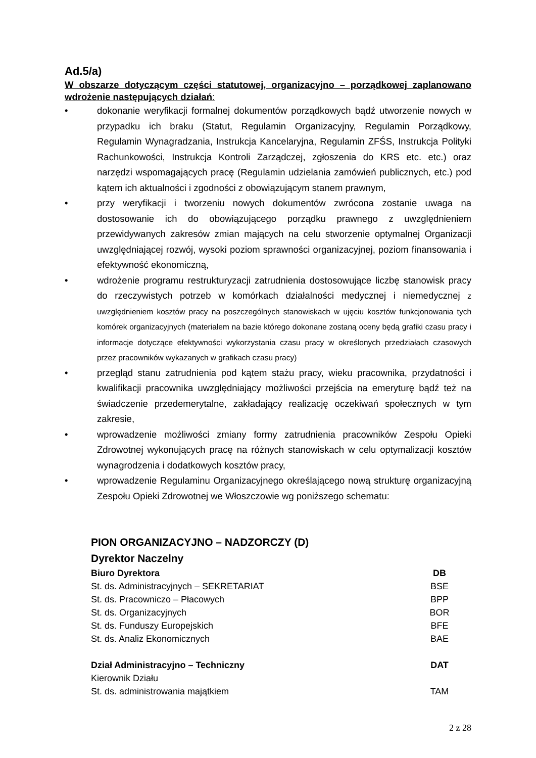Ad.5/a)
W obszarze dotyczącym części statutowej, organizacyjno – porządkowej zaplanowano wdrożenie następujących działań:
• dokonanie weryfikacji formalnej dokumentów porządkowych bądź utworzenie nowych w przypadku ich braku (Statut, Regulamin Organizacyjny, Regulamin Porządkowy, Regulamin Wynagradzania, Instrukcja Kancelaryjna, Regulamin ZFŚS, Instrukcja Polityki Rachunkowości, Instrukcja Kontroli Zarządczej, zgłoszenia do KRS etc. etc.) oraz narzędzi wspomagających pracę (Regulamin udzielania zamówień publicznych, etc.) pod kątem ich aktualności i zgodności z obowiązującym stanem prawnym,
• przy weryfikacji i tworzeniu nowych dokumentów zwrócona zostanie uwaga na dostosowanie ich do obowiązującego porządku prawnego z uwzględnieniem przewidywanych zakresów zmian mających na celu stworzenie optymalnej Organizacji uwzględniającej rozwój, wysoki poziom sprawności organizacyjnej, poziom finansowania i efektywność ekonomiczną,
• wdrożenie programu restrukturyzacji zatrudnienia dostosowujące liczbę stanowisk pracy do rzeczywistych potrzeb w komórkach działalności medycznej i niemedycznej z uwzględnieniem kosztów pracy na poszczególnych stanowiskach w ujęciu kosztów funkcjonowania tych komórek organizacyjnych (materiałem na bazie którego dokonane zostaną oceny będą grafiki czasu pracy i informacje dotyczące efektywności wykorzystania czasu pracy w określonych przedziałach czasowych przez pracowników wykazanych w grafikach czasu pracy)
• przegląd stanu zatrudnienia pod kątem stażu pracy, wieku pracownika, przydatności i kwalifikacji pracownika uwzględniający możliwości przejścia na emeryturę bądź też na świadczenie przedemerytalne, zakładający realizację oczekiwań społecznych w tym zakresie,
• wprowadzenie możliwości zmiany formy zatrudnienia pracowników Zespołu Opieki Zdrowotnej wykonujących pracę na różnych stanowiskach w celu optymalizacji kosztów wynagrodzenia i dodatkowych kosztów pracy,
• wprowadzenie Regulaminu Organizacyjnego określającego nową strukturę organizacyjną Zespołu Opieki Zdrowotnej we Włoszczowie wg poniższego schematu:
PION ORGANIZACYJNO – NADZORCZY (D)
Dyrektor Naczelny
| Biuro Dyrektora | DB |
| St. ds. Administracyjnych – SEKRETARIAT | BSE |
| St. ds. Pracowniczo – Płacowych | BPP |
| St. ds. Organizacyjnych | BOR |
| St. ds. Funduszy Europejskich | BFE |
| St. ds. Analiz Ekonomicznych | BAE |
| Dział Administracyjno – Techniczny | DAT |
| Kierownik Działu | |
| St. ds. administrowania majątkiem | TAM |
2 z 28